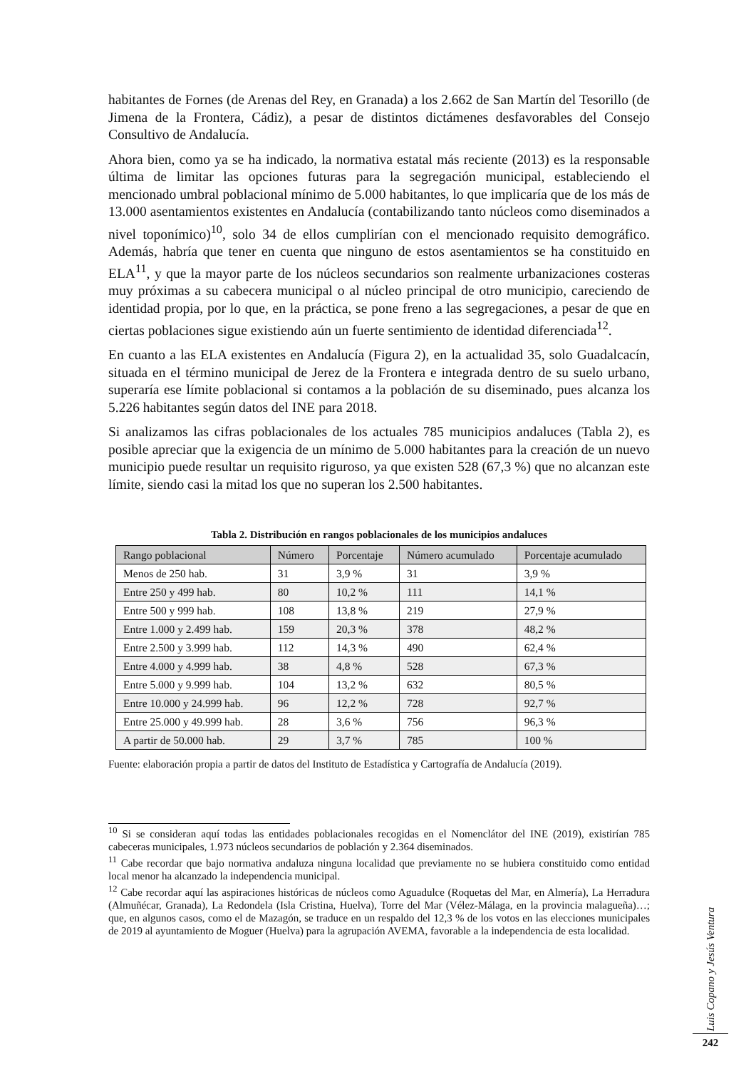habitantes de Fornes (de Arenas del Rey, en Granada) a los 2.662 de San Martín del Tesorillo (de Jimena de la Frontera, Cádiz), a pesar de distintos dictámenes desfavorables del Consejo Consultivo de Andalucía.
Ahora bien, como ya se ha indicado, la normativa estatal más reciente (2013) es la responsable última de limitar las opciones futuras para la segregación municipal, estableciendo el mencionado umbral poblacional mínimo de 5.000 habitantes, lo que implicaría que de los más de 13.000 asentamientos existentes en Andalucía (contabilizando tanto núcleos como diseminados a nivel toponímico)<sup>10</sup>, solo 34 de ellos cumplirían con el mencionado requisito demográfico. Además, habría que tener en cuenta que ninguno de estos asentamientos se ha constituido en ELA<sup>11</sup>, y que la mayor parte de los núcleos secundarios son realmente urbanizaciones costeras muy próximas a su cabecera municipal o al núcleo principal de otro municipio, careciendo de identidad propia, por lo que, en la práctica, se pone freno a las segregaciones, a pesar de que en ciertas poblaciones sigue existiendo aún un fuerte sentimiento de identidad diferenciada<sup>12</sup>.
En cuanto a las ELA existentes en Andalucía (Figura 2), en la actualidad 35, solo Guadalcacín, situada en el término municipal de Jerez de la Frontera e integrada dentro de su suelo urbano, superaría ese límite poblacional si contamos a la población de su diseminado, pues alcanza los 5.226 habitantes según datos del INE para 2018.
Si analizamos las cifras poblacionales de los actuales 785 municipios andaluces (Tabla 2), es posible apreciar que la exigencia de un mínimo de 5.000 habitantes para la creación de un nuevo municipio puede resultar un requisito riguroso, ya que existen 528 (67,3 %) que no alcanzan este límite, siendo casi la mitad los que no superan los 2.500 habitantes.
Tabla 2. Distribución en rangos poblacionales de los municipios andaluces
| Rango poblacional | Número | Porcentaje | Número acumulado | Porcentaje acumulado |
| --- | --- | --- | --- | --- |
| Menos de 250 hab. | 31 | 3,9 % | 31 | 3,9 % |
| Entre 250 y 499 hab. | 80 | 10,2 % | 111 | 14,1 % |
| Entre 500 y 999 hab. | 108 | 13,8 % | 219 | 27,9 % |
| Entre 1.000 y 2.499 hab. | 159 | 20,3 % | 378 | 48,2 % |
| Entre 2.500 y 3.999 hab. | 112 | 14,3 % | 490 | 62,4 % |
| Entre 4.000 y 4.999 hab. | 38 | 4,8 % | 528 | 67,3 % |
| Entre 5.000 y 9.999 hab. | 104 | 13,2 % | 632 | 80,5 % |
| Entre 10.000 y 24.999 hab. | 96 | 12,2 % | 728 | 92,7 % |
| Entre 25.000 y 49.999 hab. | 28 | 3,6 % | 756 | 96,3 % |
| A partir de 50.000 hab. | 29 | 3,7 % | 785 | 100 % |
Fuente: elaboración propia a partir de datos del Instituto de Estadística y Cartografía de Andalucía (2019).
<sup>10</sup> Si se consideran aquí todas las entidades poblacionales recogidas en el Nomenclátor del INE (2019), existirían 785 cabeceras municipales, 1.973 núcleos secundarios de población y 2.364 diseminados.
<sup>11</sup> Cabe recordar que bajo normativa andaluza ninguna localidad que previamente no se hubiera constituido como entidad local menor ha alcanzado la independencia municipal.
<sup>12</sup> Cabe recordar aquí las aspiraciones históricas de núcleos como Aguadulce (Roquetas del Mar, en Almería), La Herradura (Almuñécar, Granada), La Redondela (Isla Cristina, Huelva), Torre del Mar (Vélez-Málaga, en la provincia malagueña)…; que, en algunos casos, como el de Mazagón, se traduce en un respaldo del 12,3 % de los votos en las elecciones municipales de 2019 al ayuntamiento de Moguer (Huelva) para la agrupación AVEMA, favorable a la independencia de esta localidad.
Luis Copano y Jesús Ventura
242